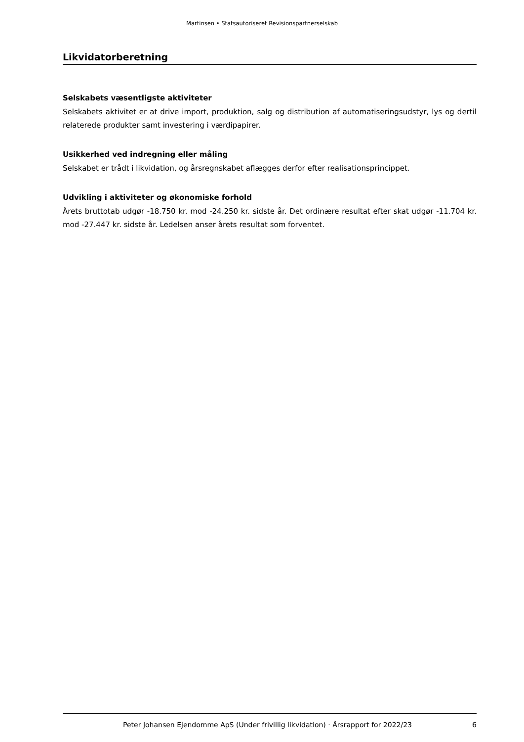Martinsen • Statsautoriseret Revisionspartnerselskab
Likvidatorberetning
Selskabets væsentligste aktiviteter
Selskabets aktivitet er at drive import, produktion, salg og distribution af automatiseringsudstyr, lys og dertil relaterede produkter samt investering i værdipapirer.
Usikkerhed ved indregning eller måling
Selskabet er trådt i likvidation, og årsregnskabet aflægges derfor efter realisationsprincippet.
Udvikling i aktiviteter og økonomiske forhold
Årets bruttotab udgør -18.750 kr. mod -24.250 kr. sidste år. Det ordinære resultat efter skat udgør -11.704 kr. mod -27.447 kr. sidste år. Ledelsen anser årets resultat som forventet.
Peter Johansen Ejendomme ApS (Under frivillig likvidation) · Årsrapport for 2022/23 6